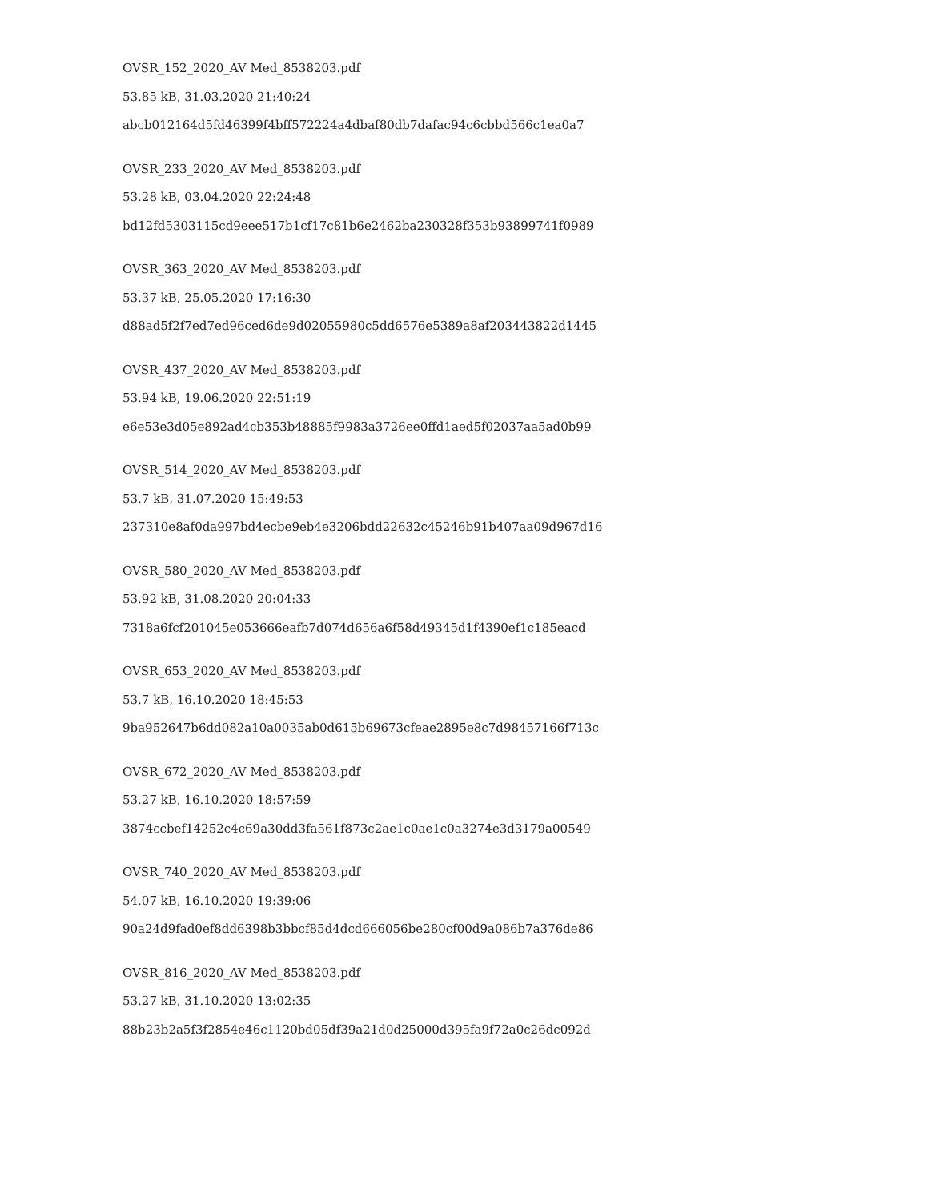OVSR_152_2020_AV Med_8538203.pdf
53.85 kB, 31.03.2020 21:40:24
abcb012164d5fd46399f4bff572224a4dbaf80db7dafac94c6cbbd566c1ea0a7
OVSR_233_2020_AV Med_8538203.pdf
53.28 kB, 03.04.2020 22:24:48
bd12fd5303115cd9eee517b1cf17c81b6e2462ba230328f353b93899741f0989
OVSR_363_2020_AV Med_8538203.pdf
53.37 kB, 25.05.2020 17:16:30
d88ad5f2f7ed7ed96ced6de9d02055980c5dd6576e5389a8af203443822d1445
OVSR_437_2020_AV Med_8538203.pdf
53.94 kB, 19.06.2020 22:51:19
e6e53e3d05e892ad4cb353b48885f9983a3726ee0ffd1aed5f02037aa5ad0b99
OVSR_514_2020_AV Med_8538203.pdf
53.7 kB, 31.07.2020 15:49:53
237310e8af0da997bd4ecbe9eb4e3206bdd22632c45246b91b407aa09d967d16
OVSR_580_2020_AV Med_8538203.pdf
53.92 kB, 31.08.2020 20:04:33
7318a6fcf201045e053666eafb7d074d656a6f58d49345d1f4390ef1c185eacd
OVSR_653_2020_AV Med_8538203.pdf
53.7 kB, 16.10.2020 18:45:53
9ba952647b6dd082a10a0035ab0d615b69673cfeae2895e8c7d98457166f713c
OVSR_672_2020_AV Med_8538203.pdf
53.27 kB, 16.10.2020 18:57:59
3874ccbef14252c4c69a30dd3fa561f873c2ae1c0ae1c0a3274e3d3179a00549
OVSR_740_2020_AV Med_8538203.pdf
54.07 kB, 16.10.2020 19:39:06
90a24d9fad0ef8dd6398b3bbcf85d4dcd666056be280cf00d9a086b7a376de86
OVSR_816_2020_AV Med_8538203.pdf
53.27 kB, 31.10.2020 13:02:35
88b23b2a5f3f2854e46c1120bd05df39a21d0d25000d395fa9f72a0c26dc092d